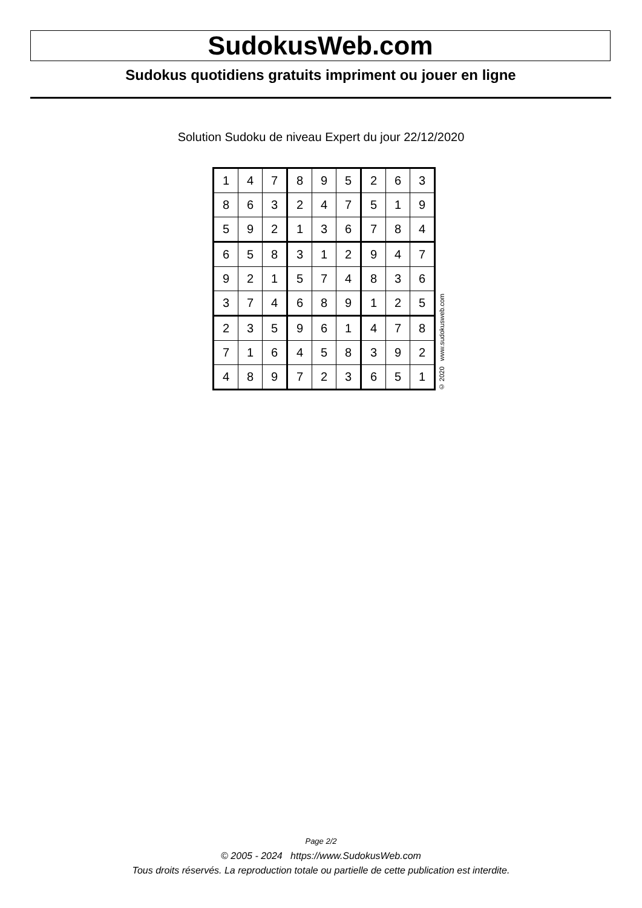SudokusWeb.com
Sudokus quotidiens gratuits impriment ou jouer en ligne
Solution Sudoku de niveau Expert du jour 22/12/2020
| 1 | 4 | 7 | 8 | 9 | 5 | 2 | 6 | 3 |
| 8 | 6 | 3 | 2 | 4 | 7 | 5 | 1 | 9 |
| 5 | 9 | 2 | 1 | 3 | 6 | 7 | 8 | 4 |
| 6 | 5 | 8 | 3 | 1 | 2 | 9 | 4 | 7 |
| 9 | 2 | 1 | 5 | 7 | 4 | 8 | 3 | 6 |
| 3 | 7 | 4 | 6 | 8 | 9 | 1 | 2 | 5 |
| 2 | 3 | 5 | 9 | 6 | 1 | 4 | 7 | 8 |
| 7 | 1 | 6 | 4 | 5 | 8 | 3 | 9 | 2 |
| 4 | 8 | 9 | 7 | 2 | 3 | 6 | 5 | 1 |
© 2020 www.sudokusweb.com
Page 2/2
© 2005 - 2024 https://www.SudokusWeb.com
Tous droits réservés. La reproduction totale ou partielle de cette publication est interdite.